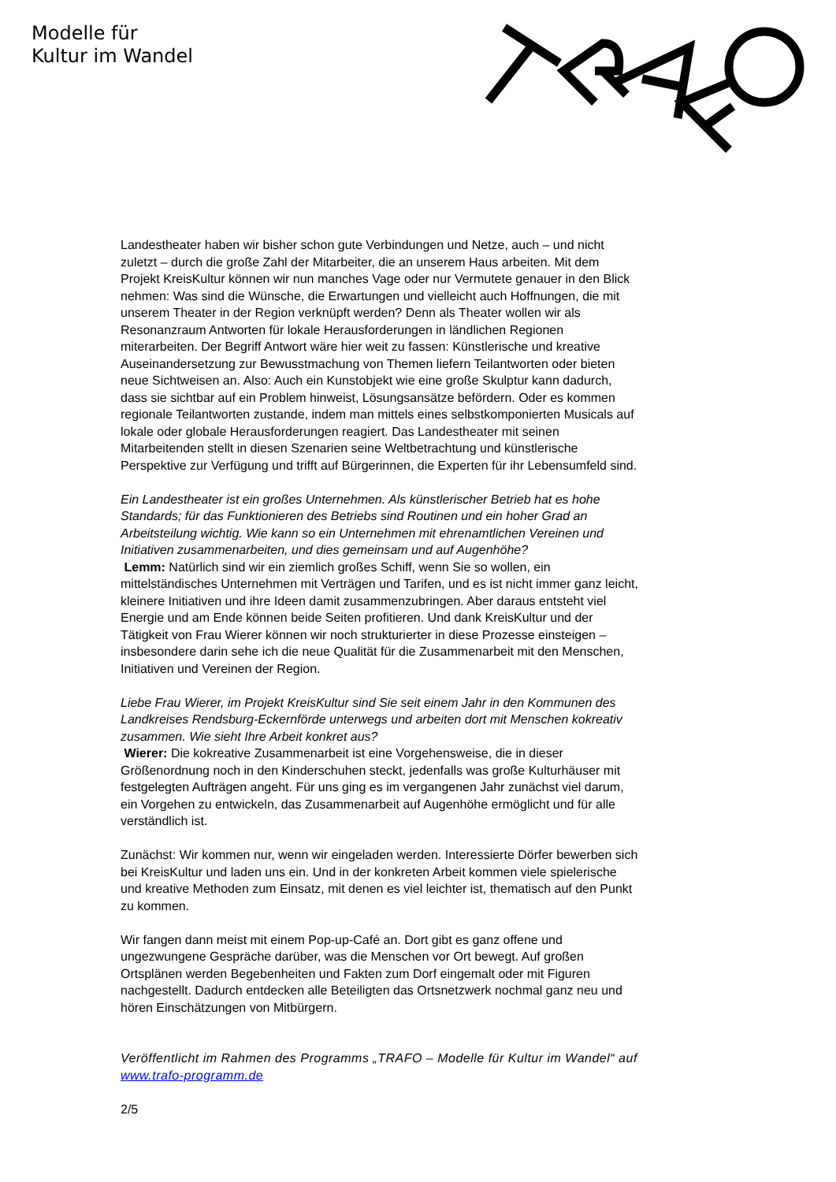Modelle für
Kultur im Wandel
Landestheater haben wir bisher schon gute Verbindungen und Netze, auch – und nicht zuletzt – durch die große Zahl der Mitarbeiter, die an unserem Haus arbeiten. Mit dem Projekt KreisKultur können wir nun manches Vage oder nur Vermutete genauer in den Blick nehmen: Was sind die Wünsche, die Erwartungen und vielleicht auch Hoffnungen, die mit unserem Theater in der Region verknüpft werden? Denn als Theater wollen wir als Resonanzraum Antworten für lokale Herausforderungen in ländlichen Regionen miterarbeiten. Der Begriff Antwort wäre hier weit zu fassen: Künstlerische und kreative Auseinandersetzung zur Bewusstmachung von Themen liefern Teilantworten oder bieten neue Sichtweisen an. Also: Auch ein Kunstobjekt wie eine große Skulptur kann dadurch, dass sie sichtbar auf ein Problem hinweist, Lösungsansätze befördern. Oder es kommen regionale Teilantworten zustande, indem man mittels eines selbstkomponierten Musicals auf lokale oder globale Herausforderungen reagiert. Das Landestheater mit seinen Mitarbeitenden stellt in diesen Szenarien seine Weltbetrachtung und künstlerische Perspektive zur Verfügung und trifft auf Bürgerinnen, die Experten für ihr Lebensumfeld sind.
Ein Landestheater ist ein großes Unternehmen. Als künstlerischer Betrieb hat es hohe Standards; für das Funktionieren des Betriebs sind Routinen und ein hoher Grad an Arbeitsteilung wichtig. Wie kann so ein Unternehmen mit ehrenamtlichen Vereinen und Initiativen zusammenarbeiten, und dies gemeinsam und auf Augenhöhe?
Lemm: Natürlich sind wir ein ziemlich großes Schiff, wenn Sie so wollen, ein mittelständisches Unternehmen mit Verträgen und Tarifen, und es ist nicht immer ganz leicht, kleinere Initiativen und ihre Ideen damit zusammenzubringen. Aber daraus entsteht viel Energie und am Ende können beide Seiten profitieren. Und dank KreisKultur und der Tätigkeit von Frau Wierer können wir noch strukturierter in diese Prozesse einsteigen – insbesondere darin sehe ich die neue Qualität für die Zusammenarbeit mit den Menschen, Initiativen und Vereinen der Region.
Liebe Frau Wierer, im Projekt KreisKultur sind Sie seit einem Jahr in den Kommunen des Landkreises Rendsburg-Eckernförde unterwegs und arbeiten dort mit Menschen kokreativ zusammen. Wie sieht Ihre Arbeit konkret aus?
Wierer: Die kokreative Zusammenarbeit ist eine Vorgehensweise, die in dieser Größenordnung noch in den Kinderschuhen steckt, jedenfalls was große Kulturhäuser mit festgelegten Aufträgen angeht. Für uns ging es im vergangenen Jahr zunächst viel darum, ein Vorgehen zu entwickeln, das Zusammenarbeit auf Augenhöhe ermöglicht und für alle verständlich ist.
Zunächst: Wir kommen nur, wenn wir eingeladen werden. Interessierte Dörfer bewerben sich bei KreisKultur und laden uns ein. Und in der konkreten Arbeit kommen viele spielerische und kreative Methoden zum Einsatz, mit denen es viel leichter ist, thematisch auf den Punkt zu kommen.
Wir fangen dann meist mit einem Pop-up-Café an. Dort gibt es ganz offene und ungezwungene Gespräche darüber, was die Menschen vor Ort bewegt. Auf großen Ortsplänen werden Begebenheiten und Fakten zum Dorf eingemalt oder mit Figuren nachgestellt. Dadurch entdecken alle Beteiligten das Ortsnetzwerk nochmal ganz neu und hören Einschätzungen von Mitbürgern.
Veröffentlicht im Rahmen des Programms „TRAFO – Modelle für Kultur im Wandel“ auf www.trafo-programm.de
2/5